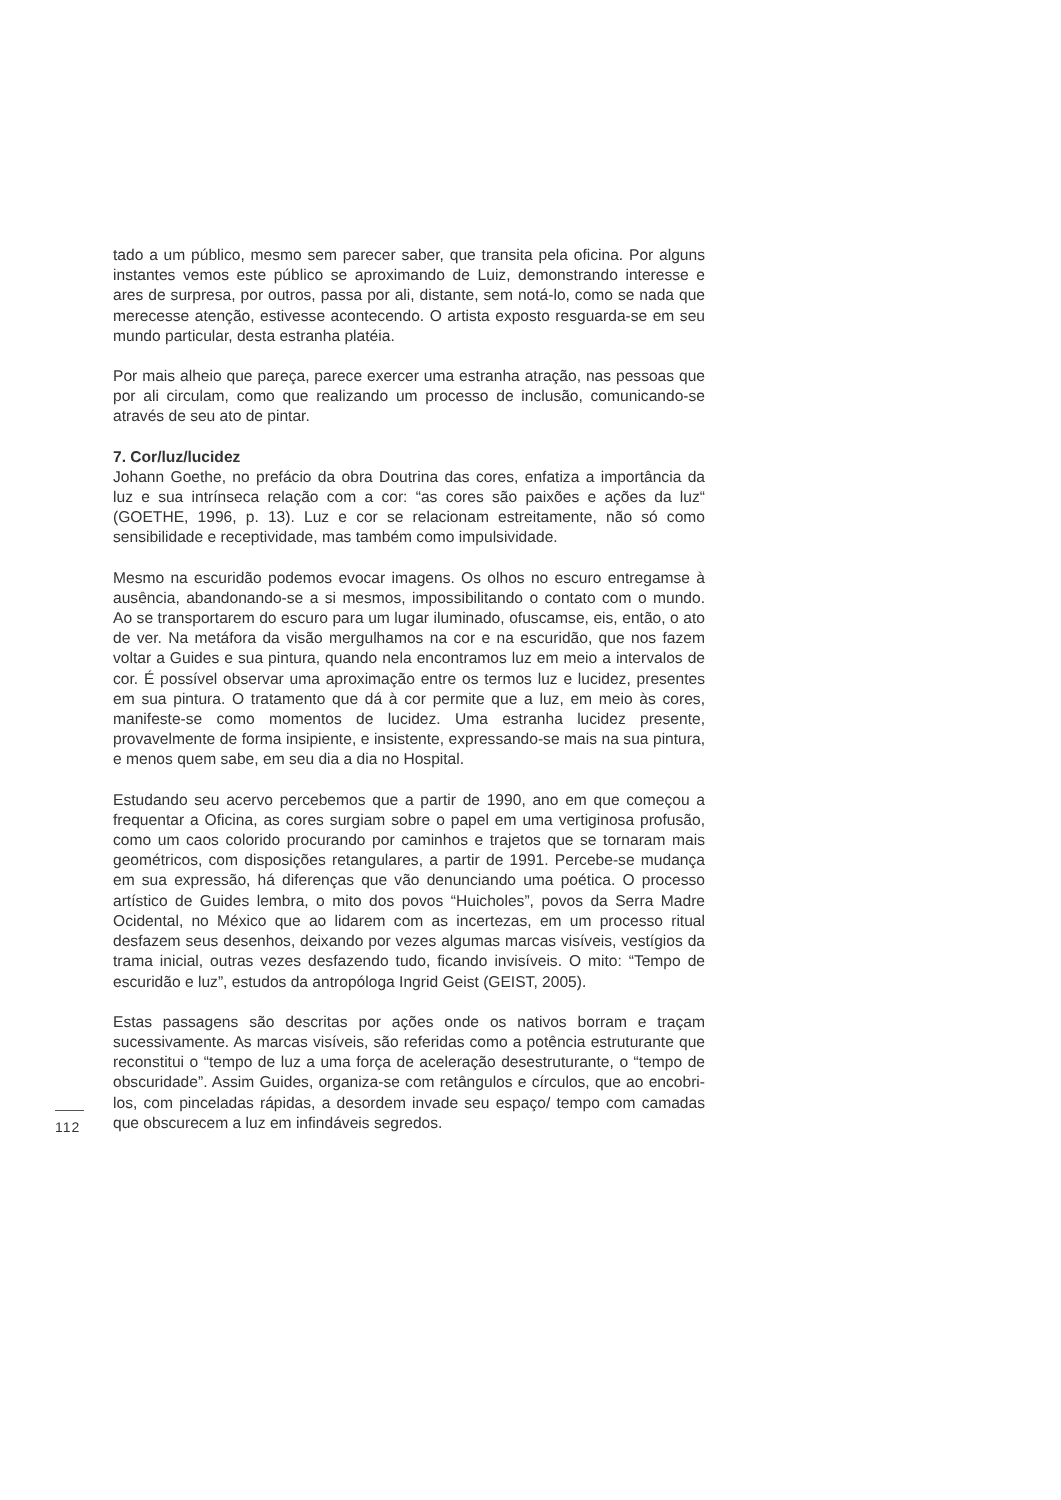tado a um público, mesmo sem parecer saber, que transita pela oficina. Por alguns instantes vemos este público se aproximando de Luiz, demonstrando interesse e ares de surpresa, por outros, passa por ali, distante, sem notá-lo, como se nada que merecesse atenção, estivesse acontecendo. O artista exposto resguarda-se em seu mundo particular, desta estranha platéia.
Por mais alheio que pareça, parece exercer uma estranha atração, nas pessoas que por ali circulam, como que realizando um processo de inclusão, comunicando-se através de seu ato de pintar.
7. Cor/luz/lucidez
Johann Goethe, no prefácio da obra Doutrina das cores, enfatiza a importância da luz e sua intrínseca relação com a cor: “as cores são paixões e ações da luz“ (GOETHE, 1996, p. 13). Luz e cor se relacionam estreitamente, não só como sensibilidade e receptividade, mas também como impulsividade.
Mesmo na escuridão podemos evocar imagens. Os olhos no escuro entregamse à ausência, abandonando-se a si mesmos, impossibilitando o contato com o mundo. Ao se transportarem do escuro para um lugar iluminado, ofuscamse, eis, então, o ato de ver. Na metáfora da visão mergulhamos na cor e na escuridão, que nos fazem voltar a Guides e sua pintura, quando nela encontramos luz em meio a intervalos de cor. É possível observar uma aproximação entre os termos luz e lucidez, presentes em sua pintura. O tratamento que dá à cor permite que a luz, em meio às cores, manifeste-se como momentos de lucidez. Uma estranha lucidez presente, provavelmente de forma insipiente, e insistente, expressando-se mais na sua pintura, e menos quem sabe, em seu dia a dia no Hospital.
Estudando seu acervo percebemos que a partir de 1990, ano em que começou a frequentar a Oficina, as cores surgiam sobre o papel em uma vertiginosa profusão, como um caos colorido procurando por caminhos e trajetos que se tornaram mais geométricos, com disposições retangulares, a partir de 1991. Percebe-se mudança em sua expressão, há diferenças que vão denunciando uma poética. O processo artístico de Guides lembra, o mito dos povos “Huicholes”, povos da Serra Madre Ocidental, no México que ao lidarem com as incertezas, em um processo ritual desfazem seus desenhos, deixando por vezes algumas marcas visíveis, vestígios da trama inicial, outras vezes desfazendo tudo, ficando invisíveis. O mito: “Tempo de escuridão e luz”, estudos da antropóloga Ingrid Geist (GEIST, 2005).
Estas passagens são descritas por ações onde os nativos borram e traçam sucessivamente. As marcas visíveis, são referidas como a potência estruturante que reconstitui o “tempo de luz a uma força de aceleração desestruturante, o “tempo de obscuridade”. Assim Guides, organiza-se com retângulos e círculos, que ao encobri-los, com pinceladas rápidas, a desordem invade seu espaço/ tempo com camadas que obscurecem a luz em infindáveis segredos.
112